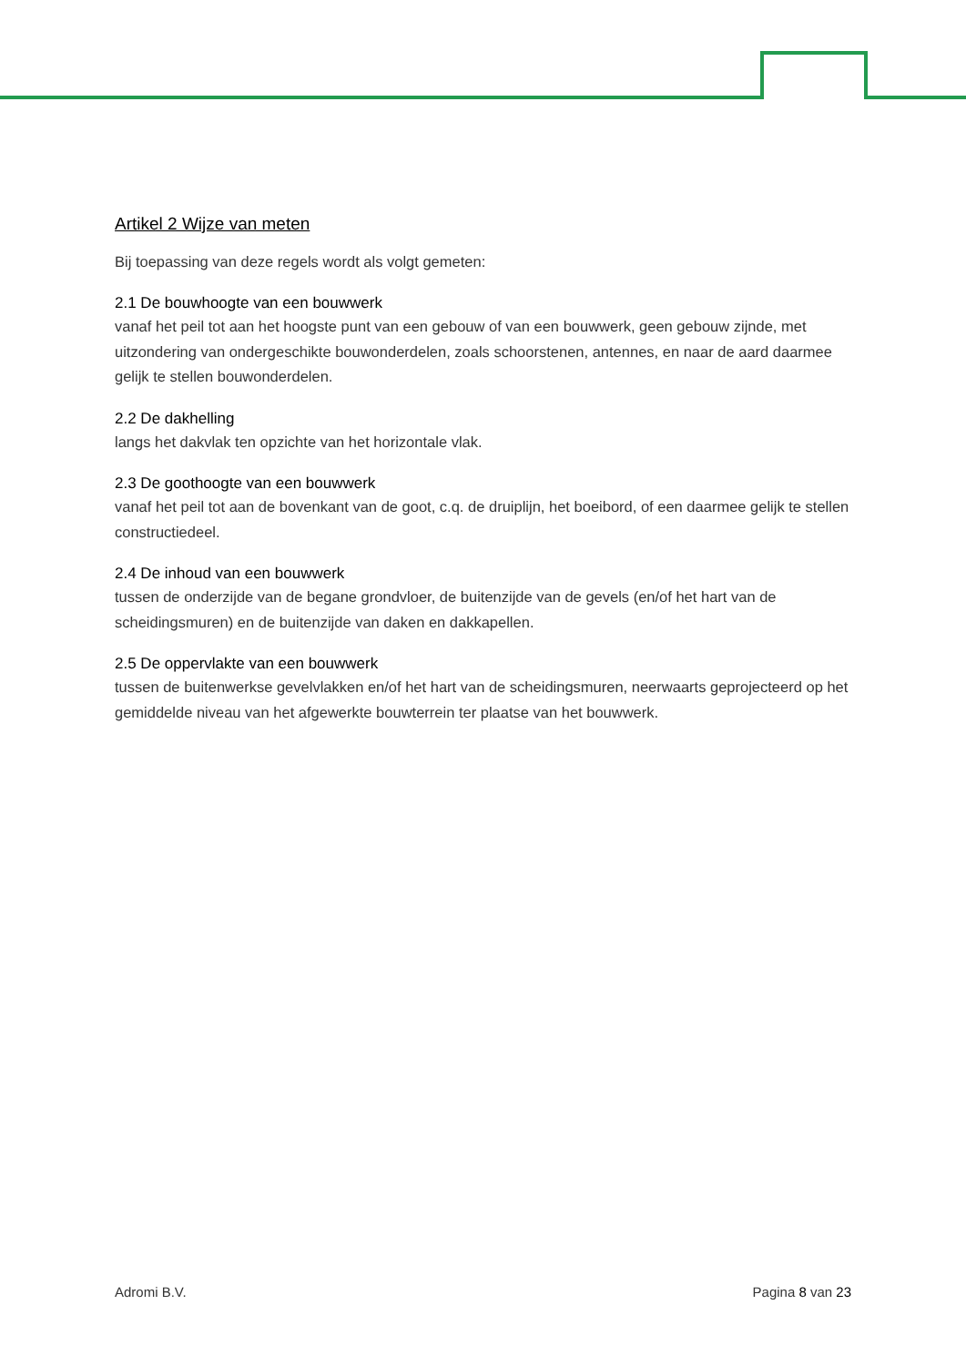Artikel 2 Wijze van meten
Bij toepassing van deze regels wordt als volgt gemeten:
2.1 De bouwhoogte van een bouwwerk
vanaf het peil tot aan het hoogste punt van een gebouw of van een bouwwerk, geen gebouw zijnde, met uitzondering van ondergeschikte bouwonderdelen, zoals schoorstenen, antennes, en naar de aard daarmee gelijk te stellen bouwonderdelen.
2.2 De dakhelling
langs het dakvlak ten opzichte van het horizontale vlak.
2.3 De goothoogte van een bouwwerk
vanaf het peil tot aan de bovenkant van de goot, c.q. de druiplijn, het boeibord, of een daarmee gelijk te stellen constructiedeel.
2.4 De inhoud van een bouwwerk
tussen de onderzijde van de begane grondvloer, de buitenzijde van de gevels (en/of het hart van de scheidingsmuren) en de buitenzijde van daken en dakkapellen.
2.5 De oppervlakte van een bouwwerk
tussen de buitenwerkse gevelvlakken en/of het hart van de scheidingsmuren, neerwaarts geprojecteerd op het gemiddelde niveau van het afgewerkte bouwterrein ter plaatse van het bouwwerk.
Adromi B.V. Pagina 8 van 23